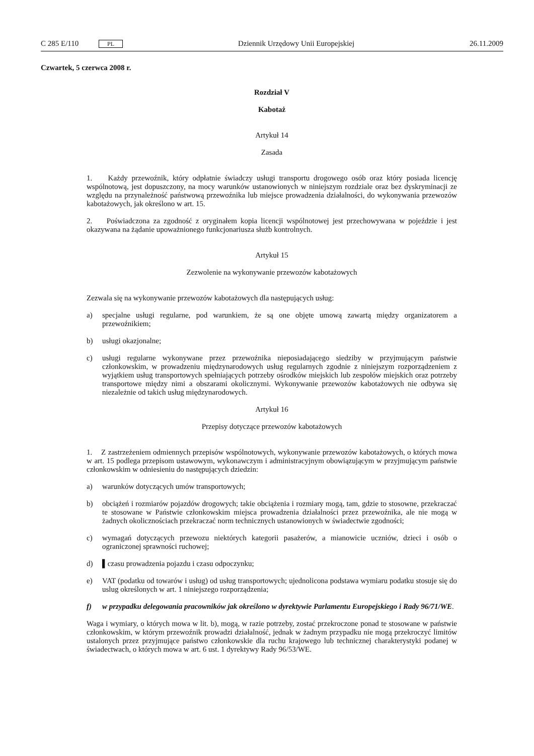C 285 E/110 PL Dziennik Urzędowy Unii Europejskiej 26.11.2009
Czwartek, 5 czerwca 2008 r.
Rozdział V
Kabotaż
Artykuł 14
Zasada
1. Każdy przewoźnik, który odpłatnie świadczy usługi transportu drogowego osób oraz który posiada licencję wspólnotową, jest dopuszczony, na mocy warunków ustanowionych w niniejszym rozdziale oraz bez dyskryminacji ze względu na przynależność państwową przewoźnika lub miejsce prowadzenia działalności, do wykonywania przewozów kabotażowych, jak określono w art. 15.
2. Poświadczona za zgodność z oryginałem kopia licencji wspólnotowej jest przechowywana w pojeździe i jest okazywana na żądanie upoważnionego funkcjonariusza służb kontrolnych.
Artykuł 15
Zezwolenie na wykonywanie przewozów kabotażowych
Zezwala się na wykonywanie przewozów kabotażowych dla następujących usług:
a) specjalne usługi regularne, pod warunkiem, że są one objęte umową zawartą między organizatorem a przewoźnikiem;
b) usługi okazjonalne;
c) usługi regularne wykonywane przez przewoźnika nieposiadającego siedziby w przyjmującym państwie członkowskim, w prowadzeniu międzynarodowych usług regularnych zgodnie z niniejszym rozporządzeniem z wyjątkiem usług transportowych spełniających potrzeby ośrodków miejskich lub zespołów miejskich oraz potrzeby transportowe między nimi a obszarami okolicznymi. Wykonywanie przewozów kabotażowych nie odbywa się niezależnie od takich usług międzynarodowych.
Artykuł 16
Przepisy dotyczące przewozów kabotażowych
1. Z zastrzeżeniem odmiennych przepisów wspólnotowych, wykonywanie przewozów kabotażowych, o których mowa w art. 15 podlega przepisom ustawowym, wykonawczym i administracyjnym obowiązującym w przyjmującym państwie członkowskim w odniesieniu do następujących dziedzin:
a) warunków dotyczących umów transportowych;
b) obciążeń i rozmiarów pojazdów drogowych; takie obciążenia i rozmiary mogą, tam, gdzie to stosowne, przekraczać te stosowane w Państwie członkowskim miejsca prowadzenia działalności przez przewoźnika, ale nie mogą w żadnych okolicznościach przekraczać norm technicznych ustanowionych w świadectwie zgodności;
c) wymagań dotyczących przewozu niektórych kategorii pasażerów, a mianowicie uczniów, dzieci i osób o ograniczonej sprawności ruchowej;
d) ▌czasu prowadzenia pojazdu i czasu odpoczynku;
e) VAT (podatku od towarów i usług) od usług transportowych; ujednolicona podstawa wymiaru podatku stosuje się do uslug określonych w art. 1 niniejszego rozporządzenia;
f) w przypadku delegowania pracowników jak określono w dyrektywie Parlamentu Europejskiego i Rady 96/71/WE.
Waga i wymiary, o których mowa w lit. b), mogą, w razie potrzeby, zostać przekroczone ponad te stosowane w państwie członkowskim, w którym przewoźnik prowadzi działalność, jednak w żadnym przypadku nie mogą przekroczyć limitów ustalonych przez przyjmujące państwo członkowskie dla ruchu krajowego lub technicznej charakterystyki podanej w świadectwach, o których mowa w art. 6 ust. 1 dyrektywy Rady 96/53/WE.